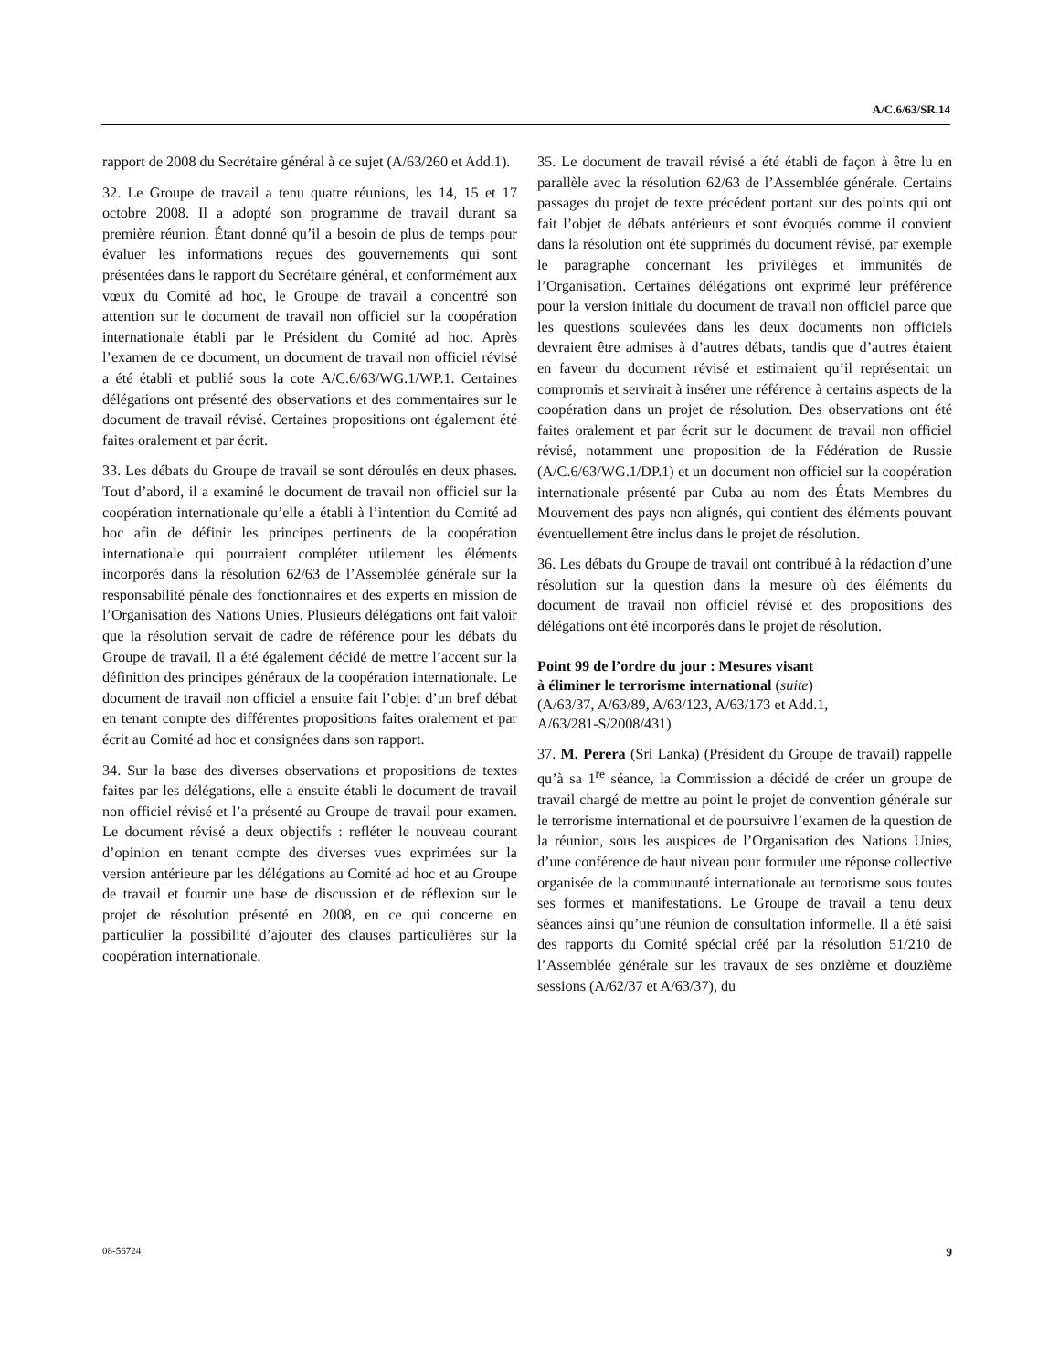A/C.6/63/SR.14
rapport de 2008 du Secrétaire général à ce sujet (A/63/260 et Add.1).
32. Le Groupe de travail a tenu quatre réunions, les 14, 15 et 17 octobre 2008. Il a adopté son programme de travail durant sa première réunion. Étant donné qu’il a besoin de plus de temps pour évaluer les informations reçues des gouvernements qui sont présentées dans le rapport du Secrétaire général, et conformément aux vœux du Comité ad hoc, le Groupe de travail a concentré son attention sur le document de travail non officiel sur la coopération internationale établi par le Président du Comité ad hoc. Après l’examen de ce document, un document de travail non officiel révisé a été établi et publié sous la cote A/C.6/63/WG.1/WP.1. Certaines délégations ont présenté des observations et des commentaires sur le document de travail révisé. Certaines propositions ont également été faites oralement et par écrit.
33. Les débats du Groupe de travail se sont déroulés en deux phases. Tout d’abord, il a examiné le document de travail non officiel sur la coopération internationale qu’elle a établi à l’intention du Comité ad hoc afin de définir les principes pertinents de la coopération internationale qui pourraient compléter utilement les éléments incorporés dans la résolution 62/63 de l’Assemblée générale sur la responsabilité pénale des fonctionnaires et des experts en mission de l’Organisation des Nations Unies. Plusieurs délégations ont fait valoir que la résolution servait de cadre de référence pour les débats du Groupe de travail. Il a été également décidé de mettre l’accent sur la définition des principes généraux de la coopération internationale. Le document de travail non officiel a ensuite fait l’objet d’un bref débat en tenant compte des différentes propositions faites oralement et par écrit au Comité ad hoc et consignées dans son rapport.
34. Sur la base des diverses observations et propositions de textes faites par les délégations, elle a ensuite établi le document de travail non officiel révisé et l’a présenté au Groupe de travail pour examen. Le document révisé a deux objectifs : refléter le nouveau courant d’opinion en tenant compte des diverses vues exprimées sur la version antérieure par les délégations au Comité ad hoc et au Groupe de travail et fournir une base de discussion et de réflexion sur le projet de résolution présenté en 2008, en ce qui concerne en particulier la possibilité d’ajouter des clauses particulières sur la coopération internationale.
35. Le document de travail révisé a été établi de façon à être lu en parallèle avec la résolution 62/63 de l’Assemblée générale. Certains passages du projet de texte précédent portant sur des points qui ont fait l’objet de débats antérieurs et sont évoqués comme il convient dans la résolution ont été supprimés du document révisé, par exemple le paragraphe concernant les privilèges et immunités de l’Organisation. Certaines délégations ont exprimé leur préférence pour la version initiale du document de travail non officiel parce que les questions soulevées dans les deux documents non officiels devraient être admises à d’autres débats, tandis que d’autres étaient en faveur du document révisé et estimaient qu’il représentait un compromis et servirait à insérer une référence à certains aspects de la coopération dans un projet de résolution. Des observations ont été faites oralement et par écrit sur le document de travail non officiel révisé, notamment une proposition de la Fédération de Russie (A/C.6/63/WG.1/DP.1) et un document non officiel sur la coopération internationale présenté par Cuba au nom des États Membres du Mouvement des pays non alignés, qui contient des éléments pouvant éventuellement être inclus dans le projet de résolution.
36. Les débats du Groupe de travail ont contribué à la rédaction d’une résolution sur la question dans la mesure où des éléments du document de travail non officiel révisé et des propositions des délégations ont été incorporés dans le projet de résolution.
Point 99 de l’ordre du jour : Mesures visant
à éliminer le terrorisme international (suite)
(A/63/37, A/63/89, A/63/123, A/63/173 et Add.1,
A/63/281-S/2008/431)
37. M. Perera (Sri Lanka) (Président du Groupe de travail) rappelle qu’à sa 1<sup>re</sup> séance, la Commission a décidé de créer un groupe de travail chargé de mettre au point le projet de convention générale sur le terrorisme international et de poursuivre l’examen de la question de la réunion, sous les auspices de l’Organisation des Nations Unies, d’une conférence de haut niveau pour formuler une réponse collective organisée de la communauté internationale au terrorisme sous toutes ses formes et manifestations. Le Groupe de travail a tenu deux séances ainsi qu’une réunion de consultation informelle. Il a été saisi des rapports du Comité spécial créé par la résolution 51/210 de l’Assemblée générale sur les travaux de ses onzième et douzième sessions (A/62/37 et A/63/37), du
08-56724 9